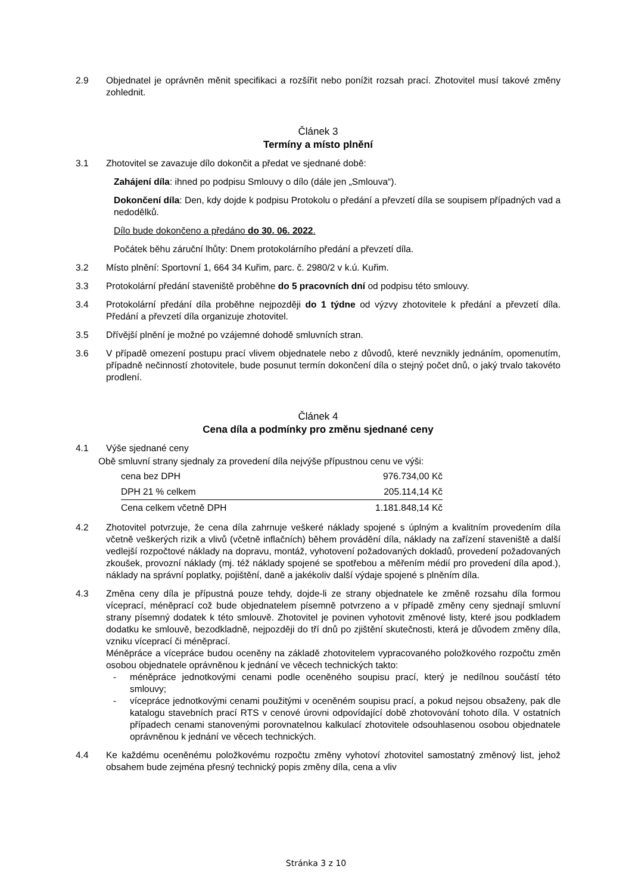2.9 Objednatel je oprávněn měnit specifikaci a rozšířit nebo ponížit rozsah prací. Zhotovitel musí takové změny zohlednit.
Článek 3
Termíny a místo plnění
3.1 Zhotovitel se zavazuje dílo dokončit a předat ve sjednané době:
Zahájení díla: ihned po podpisu Smlouvy o dílo (dále jen „Smlouva“).
Dokončení díla: Den, kdy dojde k podpisu Protokolu o předání a převzetí díla se soupisem případných vad a nedodělků.
Dílo bude dokončeno a předáno do 30. 06. 2022.
Počátek běhu záruční lhůty: Dnem protokolárního předání a převzetí díla.
3.2 Místo plnění: Sportovní 1, 664 34 Kuřim, parc. č. 2980/2 v k.ú. Kuřim.
3.3 Protokolární předání staveniště proběhne do 5 pracovních dní od podpisu této smlouvy.
3.4 Protokolární předání díla proběhne nejpozději do 1 týdne od výzvy zhotovitele k předání a převzetí díla. Předání a převzetí díla organizuje zhotovitel.
3.5 Dřívější plnění je možné po vzájemné dohodě smluvních stran.
3.6 V případě omezení postupu prací vlivem objednatele nebo z důvodů, které nevznikly jednáním, opomenutím, případně nečinností zhotovitele, bude posunut termín dokončení díla o stejný počet dnů, o jaký trvalo takovéto prodlení.
Článek 4
Cena díla a podmínky pro změnu sjednané ceny
4.1 Výše sjednané ceny
Obě smluvní strany sjednaly za provedení díla nejvýše přípustnou cenu ve výši:
| cena bez DPH | 976.734,00 Kč |
| DPH 21 % celkem | 205.114,14 Kč |
| Cena celkem včetně DPH | 1.181.848,14 Kč |
4.2 Zhotovitel potvrzuje, že cena díla zahrnuje veškeré náklady spojené s úplným a kvalitním provedením díla včetně veškerých rizik a vlivů (včetně inflačních) během provádění díla, náklady na zařízení staveniště a další vedlejší rozpočtové náklady na dopravu, montáž, vyhotovení požadovaných dokladů, provedení požadovaných zkoušek, provozní náklady (mj. též náklady spojené se spotřebou a měřením médií pro provedení díla apod.), náklady na správní poplatky, pojištění, daně a jakékoliv další výdaje spojené s plněním díla.
4.3 Změna ceny díla je přípustná pouze tehdy, dojde-li ze strany objednatele ke změně rozsahu díla formou víceprací, méněprací což bude objednatelem písemně potvrzeno a v případě změny ceny sjednají smluvní strany písemný dodatek k této smlouvě. Zhotovitel je povinen vyhotovit změnové listy, které jsou podkladem dodatku ke smlouvě, bezodkladně, nejpozději do tří dnů po zjištění skutečnosti, která je důvodem změny díla, vzniku víceprací či méněprací.
Méněpráce a vícepráce budou oceněny na základě zhotovitelem vypracovaného položkového rozpočtu změn osobou objednatele oprávněnou k jednání ve věcech technických takto:
- méněpráce jednotkovými cenami podle oceněného soupisu prací, který je nedílnou součástí této smlouvy;
- vícepráce jednotkovými cenami použitými v oceněném soupisu prací, a pokud nejsou obsaženy, pak dle katalogu stavebních prací RTS v cenové úrovni odpovídající době zhotovování tohoto díla. V ostatních případech cenami stanovenými porovnatelnou kalkulací zhotovitele odsouhlasenou osobou objednatele oprávněnou k jednání ve věcech technických.
4.4 Ke každému oceněnému položkovému rozpočtu změny vyhotoví zhotovitel samostatný změnový list, jehož obsahem bude zejména přesný technický popis změny díla, cena a vliv
Stránka 3 z 10